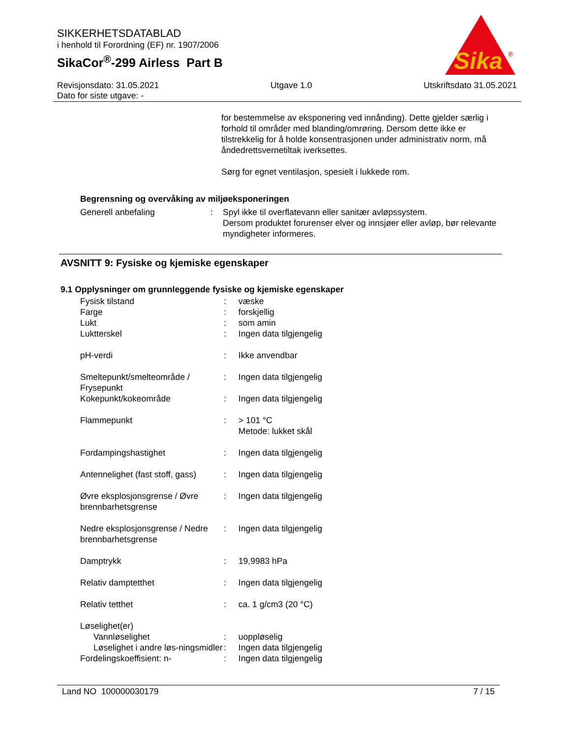SIKKERHETSDATABLAD
i henhold til Forordning (EF) nr. 1907/2006
SikaCor<sup>®</sup>-299 Airless Part B
Sika
®
Revisjonsdato: 31.05.2021 Utgave 1.0 Utskriftsdato 31.05.2021
Dato for siste utgave: -
for bestemmelse av eksponering ved innånding). Dette gjelder særlig i forhold til områder med blanding/omrøring. Dersom dette ikke er tilstrekkelig for å holde konsentrasjonen under administrativ norm, må åndedrettsvernetiltak iverksettes.
Sørg for egnet ventilasjon, spesielt i lukkede rom.
Begrensning og overvåking av miljøeksponeringen
| Generell anbefaling | : | Spyl ikke til overflatevann eller sanitær avløpssystem. Dersom produktet forurenser elver og innsjøer eller avløp, bør relevante myndigheter informeres. |
AVSNITT 9: Fysiske og kjemiske egenskaper
9.1 Opplysninger om grunnleggende fysiske og kjemiske egenskaper
| Fysisk tilstand | : | væske |
| Farge | : | forskjellig |
| Lukt | : | som amin |
| Luktterskel | : | Ingen data tilgjengelig |
| pH-verdi | : | Ikke anvendbar |
| Smeltepunkt/smelteområde / Frysepunkt | : | Ingen data tilgjengelig |
| Kokepunkt/kokeområde | : | Ingen data tilgjengelig |
| Flammepunkt | : | > 101 °C Metode: lukket skål |
| Fordampingshastighet | : | Ingen data tilgjengelig |
| Antennelighet (fast stoff, gass) | : | Ingen data tilgjengelig |
| Øvre eksplosjonsgrense / Øvre brennbarhetsgrense | : | Ingen data tilgjengelig |
| Nedre eksplosjonsgrense / Nedre brennbarhetsgrense | : | Ingen data tilgjengelig |
| Damptrykk | : | 19,9983 hPa |
| Relativ damptetthet | : | Ingen data tilgjengelig |
| Relativ tetthet | : | ca. 1 g/cm3 (20 °C) |
| Løselighet(er) | | |
| Vannløselighet | : | uoppløselig |
| Løselighet i andre løs-ningsmidler | : | Ingen data tilgjengelig |
| Fordelingskoeffisient: n- | : | Ingen data tilgjengelig |
Land NO 100000030179 7 / 15